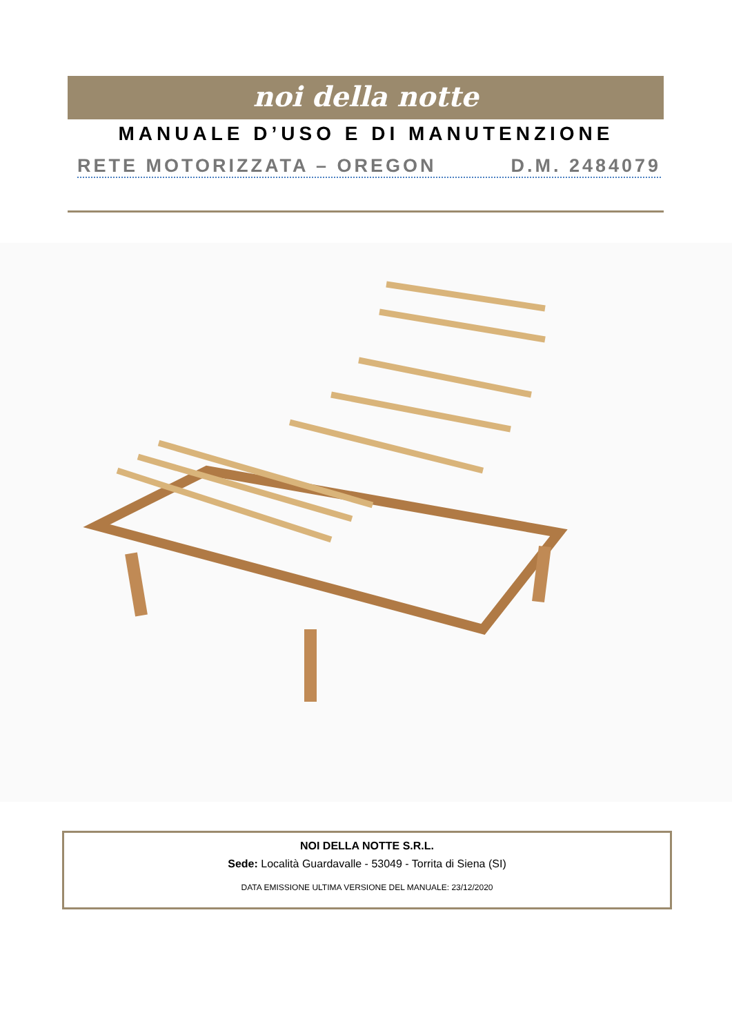noi della notte
MANUALE D’USO E DI MANUTENZIONE
RETE MOTORIZZATA – OREGON D.M. 2484079
NOI DELLA NOTTE S.R.L.
Sede: Località Guardavalle - 53049 - Torrita di Siena (SI)
DATA EMISSIONE ULTIMA VERSIONE DEL MANUALE: 23/12/2020